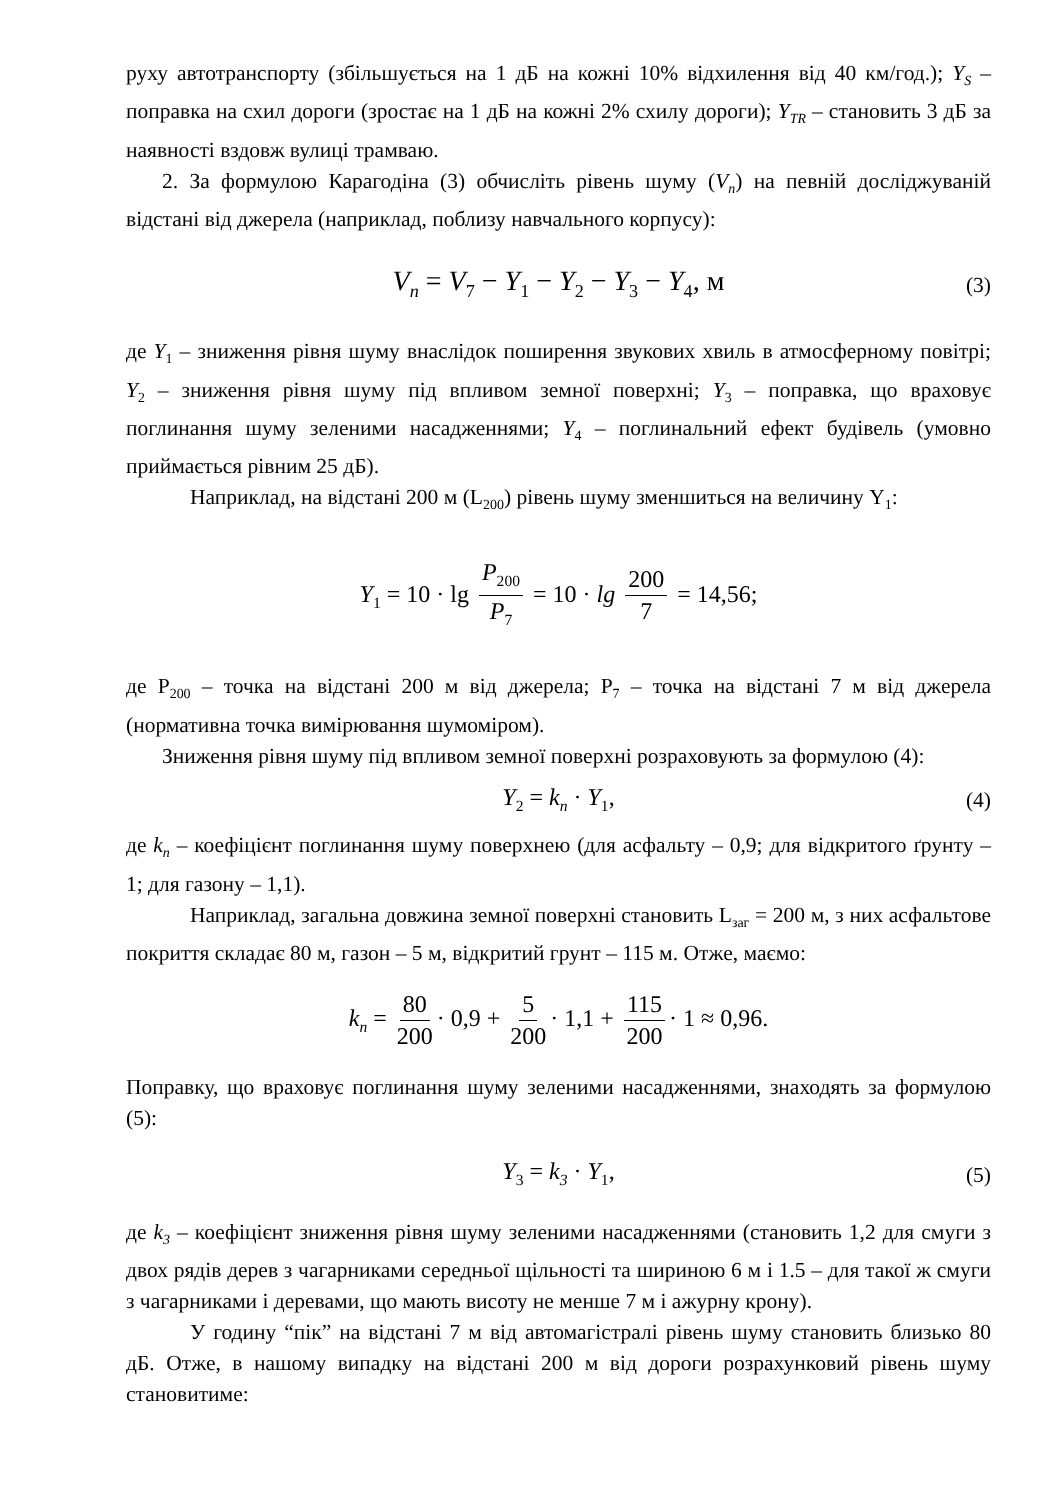руху автотранспорту (збільшується на 1 дБ на кожні 10% відхилення від 40 км/год.); Y<sub>S</sub> – поправка на схил дороги (зростає на 1 дБ на кожні 2% схилу дороги); Y<sub>TR</sub> – становить 3 дБ за наявності вздовж вулиці трамваю.
2. За формулою Карагодіна (3) обчисліть рівень шуму (V<sub>n</sub>) на певній досліджуваній відстані від джерела (наприклад, поблизу навчального корпусу):
V<sub>n</sub> = V<sub>7</sub> − Y<sub>1</sub> − Y<sub>2</sub> − Y<sub>3</sub> − Y<sub>4</sub>, м (3)
де Y<sub>1</sub> – зниження рівня шуму внаслідок поширення звукових хвиль в атмосферному повітрі; Y<sub>2</sub> – зниження рівня шуму під впливом земної поверхні; Y<sub>3</sub> – поправка, що враховує поглинання шуму зеленими насадженнями; Y<sub>4</sub> – поглинальний ефект будівель (умовно приймається рівним 25 дБ).
Наприклад, на відстані 200 м (L<sub>200</sub>) рівень шуму зменшиться на величину Y<sub>1</sub>:
Y<sub>1</sub> = 10 · lg P<sub>200</sub> P<sub>7</sub> = 10 · lg 200 7 = 14,56;
де P<sub>200</sub> – точка на відстані 200 м від джерела; P<sub>7</sub> – точка на відстані 7 м від джерела (нормативна точка вимірювання шумоміром).
Зниження рівня шуму під впливом земної поверхні розраховують за формулою (4):
Y<sub>2</sub> = k<sub>n</sub> · Y<sub>1</sub>, (4)
де k<sub>n</sub> – коефіцієнт поглинання шуму поверхнею (для асфальту – 0,9; для відкритого ґрунту – 1; для газону – 1,1).
Наприклад, загальна довжина земної поверхні становить L<sub>заг</sub> = 200 м, з них асфальтове покриття складає 80 м, газон – 5 м, відкритий грунт – 115 м. Отже, маємо:
k<sub>n</sub> = 80 200 · 0,9 + 5 200 · 1,1 + 115 200 · 1 ≈ 0,96.
Поправку, що враховує поглинання шуму зеленими насадженнями, знаходять за формулою (5):
Y<sub>3</sub> = k<sub>3</sub> · Y<sub>1</sub>, (5)
де k<sub>3</sub> – коефіцієнт зниження рівня шуму зеленими насадженнями (становить 1,2 для смуги з двох рядів дерев з чагарниками середньої щільності та шириною 6 м і 1.5 – для такої ж смуги з чагарниками і деревами, що мають висоту не менше 7 м і ажурну крону).
У годину “пік” на відстані 7 м від автомагістралі рівень шуму становить близько 80 дБ. Отже, в нашому випадку на відстані 200 м від дороги розрахунковий рівень шуму становитиме: